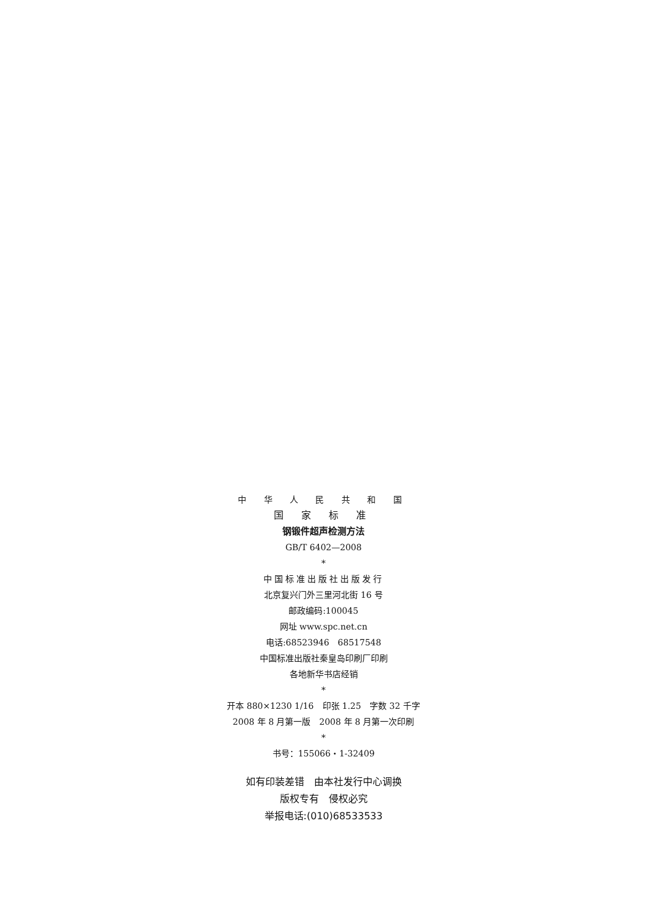中 华 人 民 共 和 国
国 家 标 准
钢锻件超声检测方法
GB/T 6402—2008
*
中国标准出版社出版发行
北京复兴门外三里河北街 16 号
邮政编码:100045
网址 www.spc.net.cn
电话:68523946　68517548
中国标准出版社秦皇岛印刷厂印刷
各地新华书店经销
*
开本 880×1230 1/16　印张 1.25　字数 32 千字
2008 年 8 月第一版　2008 年 8 月第一次印刷
*
书号：155066・1-32409
如有印装差错　由本社发行中心调换
版权专有　侵权必究
举报电话:(010)68533533